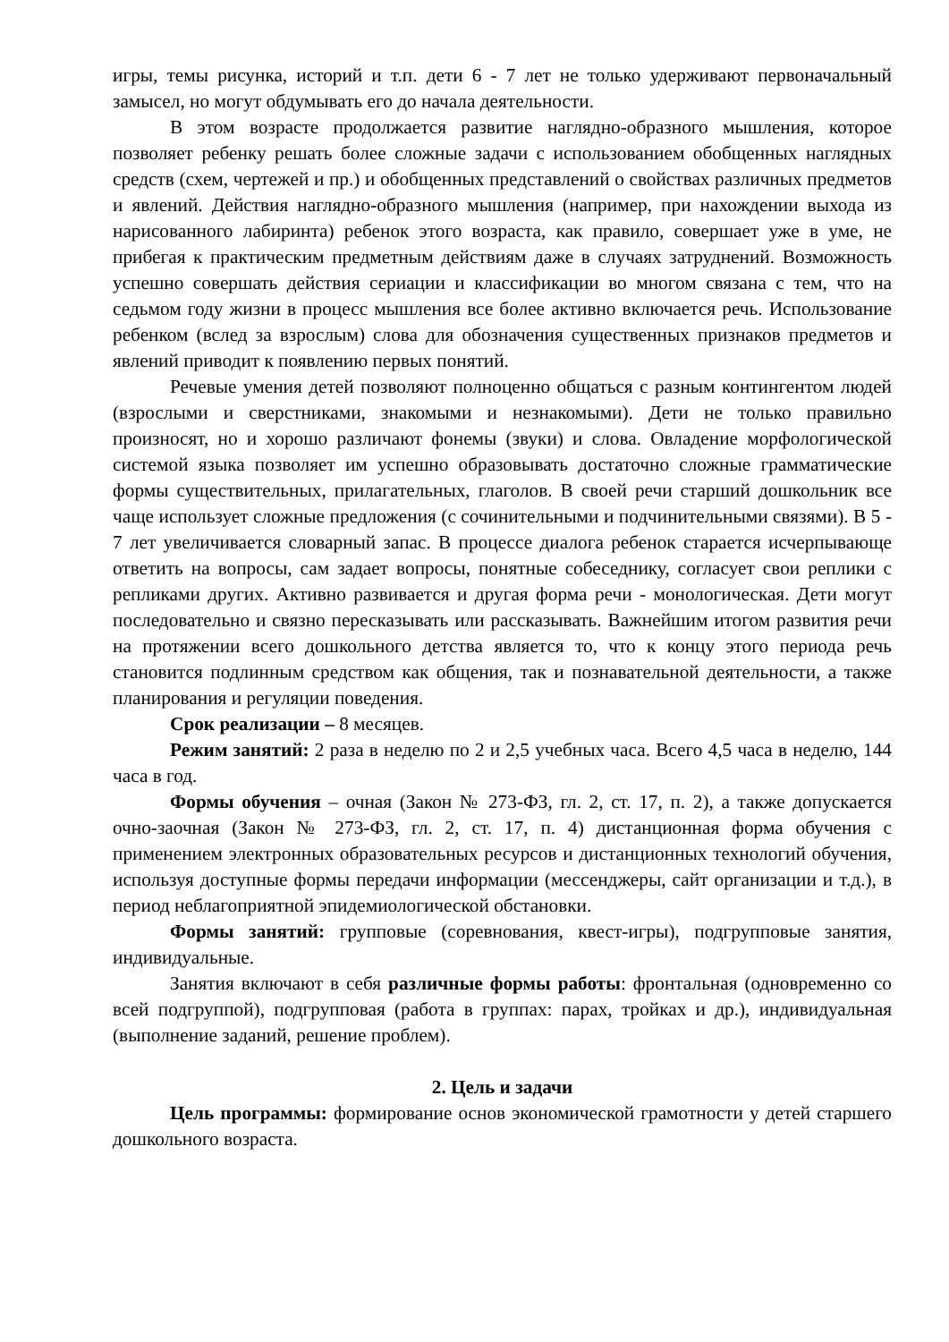игры, темы рисунка, историй и т.п. дети 6 - 7 лет не только удерживают первоначальный замысел, но могут обдумывать его до начала деятельности.
В этом возрасте продолжается развитие наглядно-образного мышления, которое позволяет ребенку решать более сложные задачи с использованием обобщенных наглядных средств (схем, чертежей и пр.) и обобщенных представлений о свойствах различных предметов и явлений. Действия наглядно-образного мышления (например, при нахождении выхода из нарисованного лабиринта) ребенок этого возраста, как правило, совершает уже в уме, не прибегая к практическим предметным действиям даже в случаях затруднений. Возможность успешно совершать действия сериации и классификации во многом связана с тем, что на седьмом году жизни в процесс мышления все более активно включается речь. Использование ребенком (вслед за взрослым) слова для обозначения существенных признаков предметов и явлений приводит к появлению первых понятий.
Речевые умения детей позволяют полноценно общаться с разным контингентом людей (взрослыми и сверстниками, знакомыми и незнакомыми). Дети не только правильно произносят, но и хорошо различают фонемы (звуки) и слова. Овладение морфологической системой языка позволяет им успешно образовывать достаточно сложные грамматические формы существительных, прилагательных, глаголов. В своей речи старший дошкольник все чаще использует сложные предложения (с сочинительными и подчинительными связями). В 5 - 7 лет увеличивается словарный запас. В процессе диалога ребенок старается исчерпывающе ответить на вопросы, сам задает вопросы, понятные собеседнику, согласует свои реплики с репликами других. Активно развивается и другая форма речи - монологическая. Дети могут последовательно и связно пересказывать или рассказывать. Важнейшим итогом развития речи на протяжении всего дошкольного детства является то, что к концу этого периода речь становится подлинным средством как общения, так и познавательной деятельности, а также планирования и регуляции поведения.
Срок реализации – 8 месяцев.
Режим занятий: 2 раза в неделю по 2 и 2,5 учебных часа. Всего 4,5 часа в неделю, 144 часа в год.
Формы обучения – очная (Закон № 273-ФЗ, гл. 2, ст. 17, п. 2), а также допускается очно-заочная (Закон № 273-ФЗ, гл. 2, ст. 17, п. 4) дистанционная форма обучения с применением электронных образовательных ресурсов и дистанционных технологий обучения, используя доступные формы передачи информации (мессенджеры, сайт организации и т.д.), в период неблагоприятной эпидемиологической обстановки.
Формы занятий: групповые (соревнования, квест-игры), подгрупповые занятия, индивидуальные.
Занятия включают в себя различные формы работы: фронтальная (одновременно со всей подгруппой), подгрупповая (работа в группах: парах, тройках и др.), индивидуальная (выполнение заданий, решение проблем).
2. Цель и задачи
Цель программы: формирование основ экономической грамотности у детей старшего дошкольного возраста.